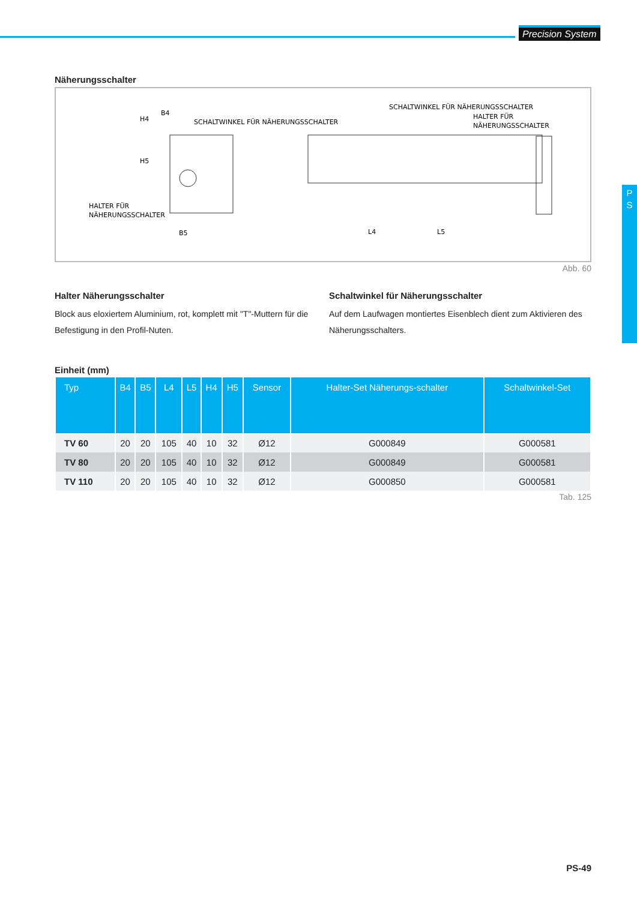Precision System
P
S
Näherungsschalter
B4
SCHALTWINKEL FÜR NÄHERUNGSSCHALTER
HALTER FÜR
NÄHERUNGSSCHALTER
B5
SCHALTWINKEL FÜR NÄHERUNGSSCHALTER
HALTER FÜR
NÄHERUNGSSCHALTER
L4
L5
H4
H5
Abb. 60
Halter Näherungsschalter
Block aus eloxiertem Aluminium, rot, komplett mit "T"-Muttern für die Befestigung in den Profil-Nuten.
Schaltwinkel für Näherungsschalter
Auf dem Laufwagen montiertes Eisenblech dient zum Aktivieren des Näherungsschalters.
Einheit (mm)
| Typ | B4 | B5 | L4 | L5 | H4 | H5 | Sensor | Halter-Set Näherungs-schalter | Schaltwinkel-Set |
| --- | --- | --- | --- | --- | --- | --- | --- | --- | --- |
| TV 60 | 20 | 20 | 105 | 40 | 10 | 32 | Ø12 | G000849 | G000581 |
| TV 80 | 20 | 20 | 105 | 40 | 10 | 32 | Ø12 | G000849 | G000581 |
| TV 110 | 20 | 20 | 105 | 40 | 10 | 32 | Ø12 | G000850 | G000581 |
Tab. 125
PS-49